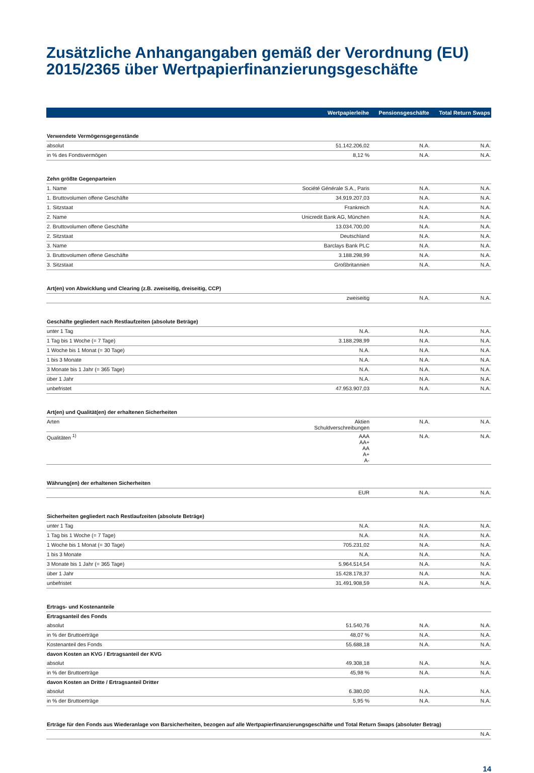Zusätzliche Anhangangaben gemäß der Verordnung (EU) 2015/2365 über Wertpapierfinanzierungsgeschäfte
| | Wertpapierleihe | Pensionsgeschäfte | Total Return Swaps |
| --- | --- | --- | --- |
| Verwendete Vermögensgegenstände | | | |
| absolut | 51.142.206,02 | N.A. | N.A. |
| in % des Fondsvermögen | 8,12 % | N.A. | N.A. |
| Zehn größte Gegenparteien | | | |
| 1. Name | Société Générale S.A., Paris | N.A. | N.A. |
| 1. Bruttovolumen offene Geschäfte | 34.919.207,03 | N.A. | N.A. |
| 1. Sitzstaat | Frankreich | N.A. | N.A. |
| 2. Name | Unicredit Bank AG, München | N.A. | N.A. |
| 2. Bruttovolumen offene Geschäfte | 13.034.700,00 | N.A. | N.A. |
| 2. Sitzstaat | Deutschland | N.A. | N.A. |
| 3. Name | Barclays Bank PLC | N.A. | N.A. |
| 3. Bruttovolumen offene Geschäfte | 3.188.298,99 | N.A. | N.A. |
| 3. Sitzstaat | Großbritannien | N.A. | N.A. |
| Art(en) von Abwicklung und Clearing (z.B. zweiseitig, dreiseitig, CCP) | | | |
| | zweiseitig | N.A. | N.A. |
| Geschäfte gegliedert nach Restlaufzeiten (absolute Beträge) | | | |
| unter 1 Tag | N.A. | N.A. | N.A. |
| 1 Tag bis 1 Woche (= 7 Tage) | 3.188.298,99 | N.A. | N.A. |
| 1 Woche bis 1 Monat (= 30 Tage) | N.A. | N.A. | N.A. |
| 1 bis 3 Monate | N.A. | N.A. | N.A. |
| 3 Monate bis 1 Jahr (= 365 Tage) | N.A. | N.A. | N.A. |
| über 1 Jahr | N.A. | N.A. | N.A. |
| unbefristet | 47.953.907,03 | N.A. | N.A. |
| Art(en) und Qualität(en) der erhaltenen Sicherheiten | | | |
| Arten | Aktien Schuldverschreibungen | N.A. | N.A. |
| Qualitäten <sup>1)</sup> | AAA AA+ AA A+ A- | N.A. | N.A. |
| Währung(en) der erhaltenen Sicherheiten | | | |
| | EUR | N.A. | N.A. |
| Sicherheiten gegliedert nach Restlaufzeiten (absolute Beträge) | | | |
| unter 1 Tag | N.A. | N.A. | N.A. |
| 1 Tag bis 1 Woche (= 7 Tage) | N.A. | N.A. | N.A. |
| 1 Woche bis 1 Monat (= 30 Tage) | 705.231,02 | N.A. | N.A. |
| 1 bis 3 Monate | N.A. | N.A. | N.A. |
| 3 Monate bis 1 Jahr (= 365 Tage) | 5.964.514,54 | N.A. | N.A. |
| über 1 Jahr | 15.428.178,37 | N.A. | N.A. |
| unbefristet | 31.491.908,59 | N.A. | N.A. |
| Ertrags- und Kostenanteile | | | |
| Ertragsanteil des Fonds | | | |
| absolut | 51.540,76 | N.A. | N.A. |
| in % der Bruttoerträge | 48,07 % | N.A. | N.A. |
| Kostenanteil des Fonds | 55.688,18 | N.A. | N.A. |
| davon Kosten an KVG / Ertragsanteil der KVG | | | |
| absolut | 49.308,18 | N.A. | N.A. |
| in % der Bruttoerträge | 45,98 % | N.A. | N.A. |
| davon Kosten an Dritte / Ertragsanteil Dritter | | | |
| absolut | 6.380,00 | N.A. | N.A. |
| in % der Bruttoerträge | 5,95 % | N.A. | N.A. |
| Erträge für den Fonds aus Wiederanlage von Barsicherheiten, bezogen auf alle Wertpapierfinanzierungsgeschäfte und Total Return Swaps (absoluter Betrag) | | | |
| N.A. | | | |
14